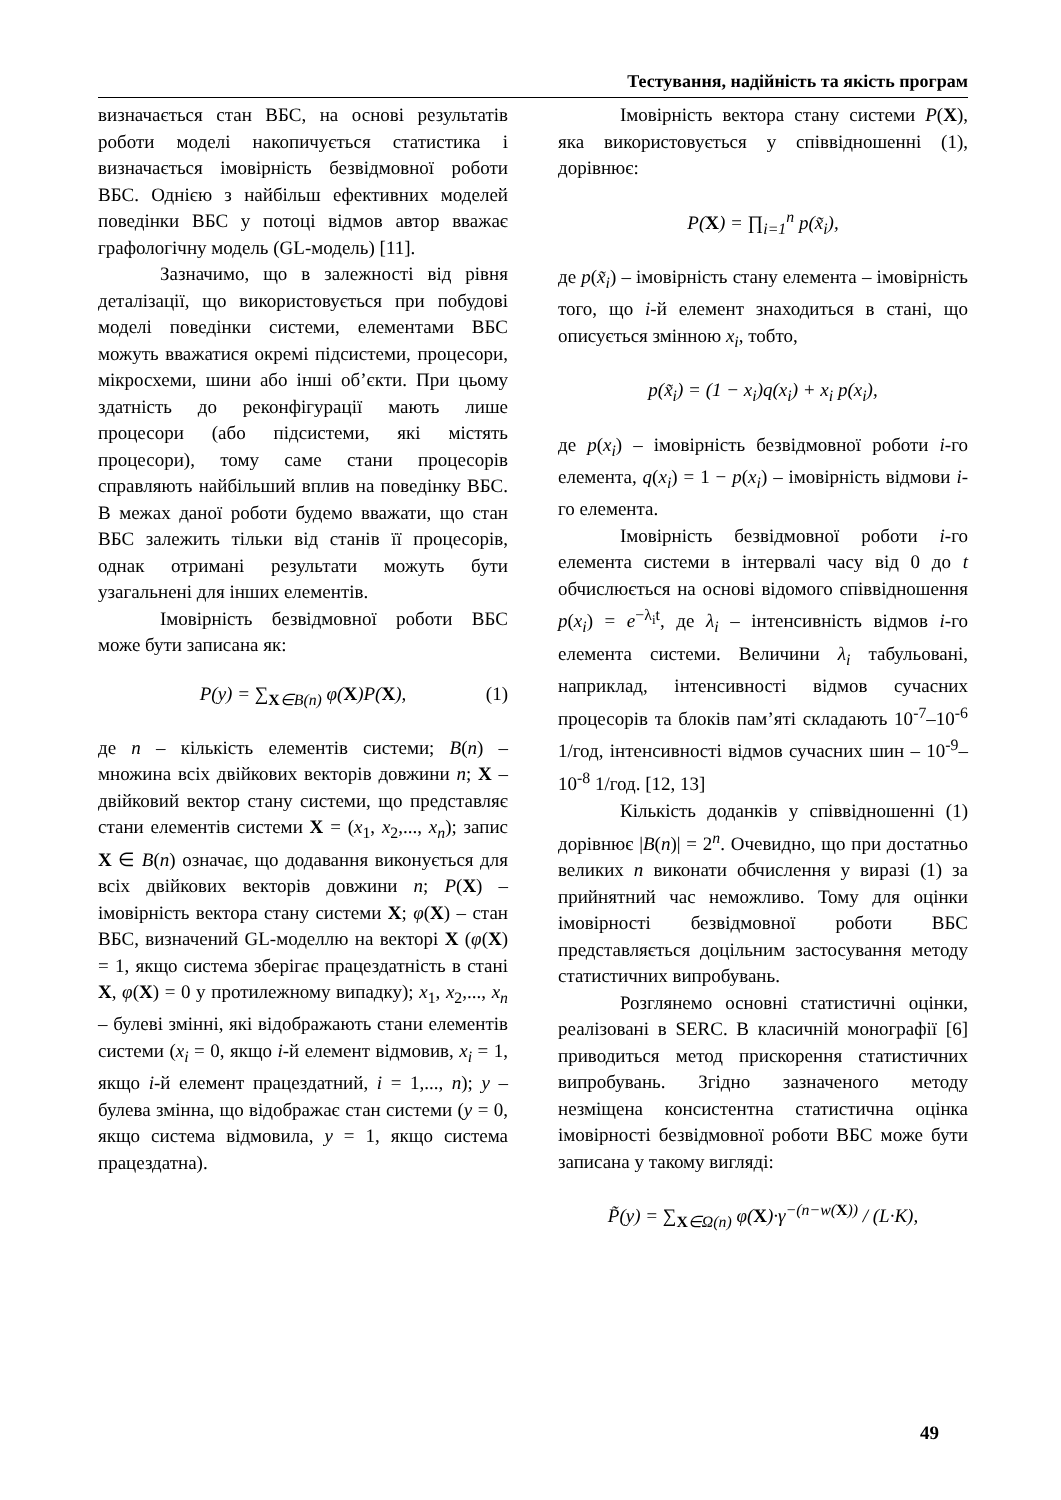Тестування, надійність та якість програм
визначається стан ВБС, на основі результатів роботи моделі накопичується статистика і визначається імовірність безвідмовної роботи ВБС. Однією з найбільш ефективних моделей поведінки ВБС у потоці відмов автор вважає графологічну модель (GL-модель) [11].
Зазначимо, що в залежності від рівня деталізації, що використовується при побудові моделі поведінки системи, елементами ВБС можуть вважатися окремі підсистеми, процесори, мікросхеми, шини або інші об’єкти. При цьому здатність до реконфігурації мають лише процесори (або підсистеми, які містять процесори), тому саме стани процесорів справляють найбільший вплив на поведінку ВБС. В межах даної роботи будемо вважати, що стан ВБС залежить тільки від станів її процесорів, однак отримані результати можуть бути узагальнені для інших елементів.
Імовірність безвідмовної роботи ВБС може бути записана як:
P(y) = ∑<sub>X∈B(n)</sub> φ(X)P(X), (1)
де n – кількість елементів системи; B(n) – множина всіх двійкових векторів довжини n; X – двійковий вектор стану системи, що представляє стани елементів системи X = (x<sub>1</sub>, x<sub>2</sub>,..., x<sub>n</sub>); запис X ∈ B(n) означає, що додавання виконується для всіх двійкових векторів довжини n; P(X) – імовірність вектора стану системи X; φ(X) – стан ВБС, визначений GL-моделлю на векторі X (φ(X) = 1, якщо система зберігає працездатність в стані X, φ(X) = 0 у протилежному випадку); x<sub>1</sub>, x<sub>2</sub>,..., x<sub>n</sub> – булеві змінні, які відображають стани елементів системи (x<sub>i</sub> = 0, якщо i-й елемент відмовив, x<sub>i</sub> = 1, якщо i-й елемент працездатний, i = 1,..., n); y – булева змінна, що відображає стан системи (y = 0, якщо система відмовила, y = 1, якщо система працездатна).
Імовірність вектора стану системи P(X), яка використовується у співвідношенні (1), дорівнює:
P(X) = ∏<sub>i=1</sub><sup>n</sup> p(x̃<sub>i</sub>),
де p(x̃<sub>i</sub>) – імовірність стану елемента – імовірність того, що i-й елемент знаходиться в стані, що описується змінною x<sub>i</sub>, тобто,
p(x̃<sub>i</sub>) = (1 − x<sub>i</sub>)q(x<sub>i</sub>) + x<sub>i</sub> p(x<sub>i</sub>),
де p(x<sub>i</sub>) – імовірність безвідмовної роботи i-го елемента, q(x<sub>i</sub>) = 1 − p(x<sub>i</sub>) – імовірність відмови i-го елемента.
Імовірність безвідмовної роботи i-го елемента системи в інтервалі часу від 0 до t обчислюється на основі відомого співвідношення p(x<sub>i</sub>) = e<sup>−λ<sub>i</sub>t</sup>, де λ<sub>i</sub> – інтенсивність відмов i-го елемента системи. Величини λ<sub>i</sub> табульовані, наприклад, інтенсивності відмов сучасних процесорів та блоків пам’яті складають 10<sup>-7</sup>–10<sup>-6</sup> 1/год, інтенсивності відмов сучасних шин – 10<sup>-9</sup>–10<sup>-8</sup> 1/год. [12, 13]
Кількість доданків у співвідношенні (1) дорівнює |B(n)| = 2<sup>n</sup>. Очевидно, що при достатньо великих n виконати обчислення у виразі (1) за прийнятний час неможливо. Тому для оцінки імовірності безвідмовної роботи ВБС представляється доцільним застосування методу статистичних випробувань.
Розглянемо основні статистичні оцінки, реалізовані в SERC. В класичній монографії [6] приводиться метод прискорення статистичних випробувань. Згідно зазначеного методу незміщена консистентна статистична оцінка імовірності безвідмовної роботи ВБС може бути записана у такому вигляді:
P̃(y) = ∑<sub>X∈Ω(n)</sub> φ(X)·γ<sup>−(n−w(X))</sup> / (L·K),
49